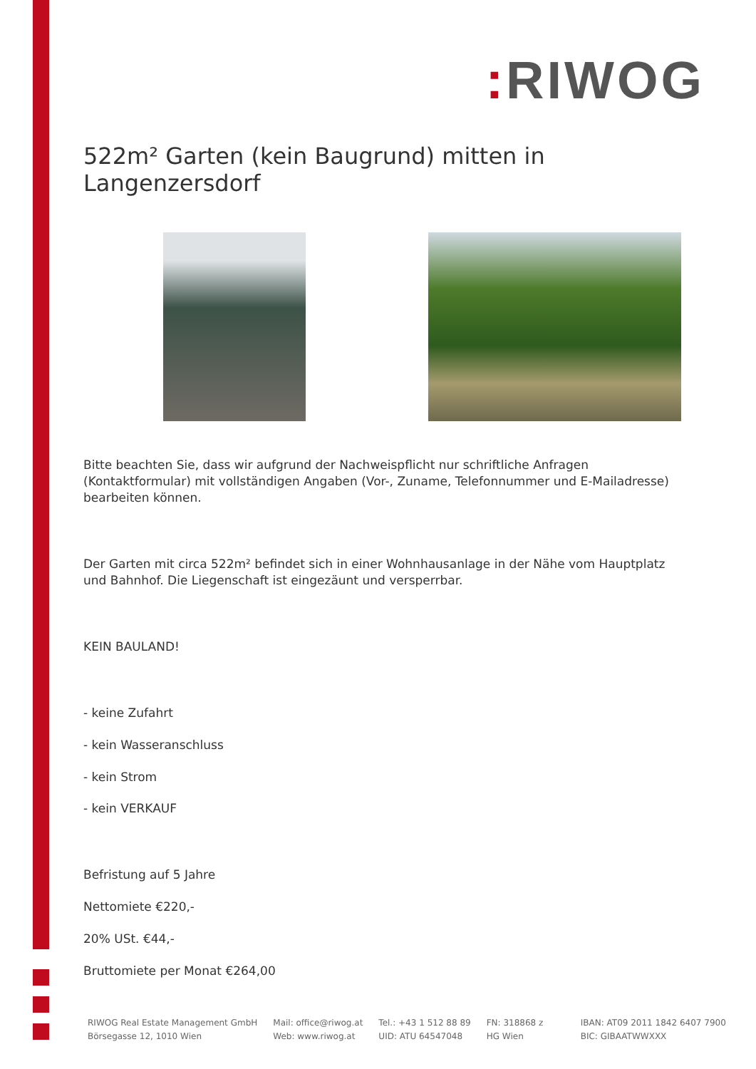: RIWOG
522m² Garten (kein Baugrund) mitten in Langenzersdorf
Bitte beachten Sie, dass wir aufgrund der Nachweispflicht nur schriftliche Anfragen (Kontaktformular) mit vollständigen Angaben (Vor-, Zuname, Telefonnummer und E-Mailadresse) bearbeiten können.
Der Garten mit circa 522m² befindet sich in einer Wohnhausanlage in der Nähe vom Hauptplatz und Bahnhof. Die Liegenschaft ist eingezäunt und versperrbar.
KEIN BAULAND!
- keine Zufahrt
- kein Wasseranschluss
- kein Strom
- kein VERKAUF
Befristung auf 5 Jahre
Nettomiete €220,-
20% USt. €44,-
Bruttomiete per Monat €264,00
RIWOG Real Estate Management GmbH
Börsegasse 12, 1010 Wien
Mail: office@riwog.at
Web: www.riwog.at
Tel.: +43 1 512 88 89
UID: ATU 64547048
FN: 318868 z
HG Wien
IBAN: AT09 2011 1842 6407 7900
BIC: GIBAATWWXXX